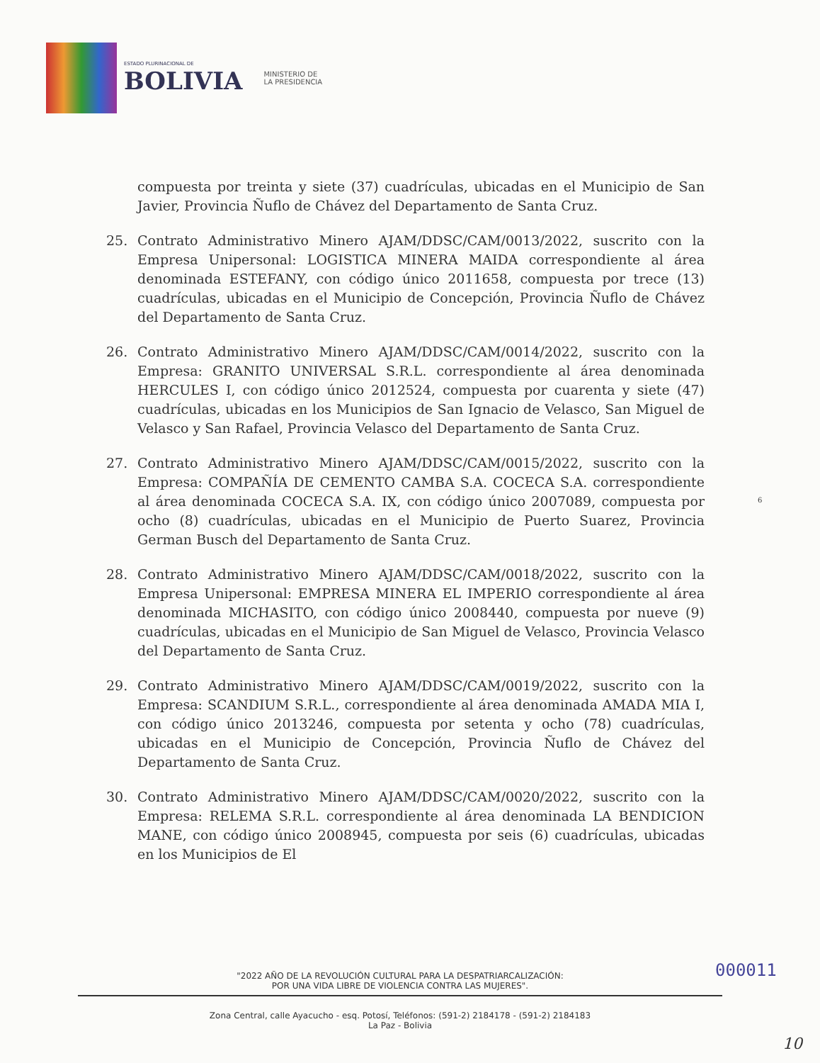ESTADO PLURINACIONAL DE
BOLIVIA
MINISTERIO DE
LA PRESIDENCIA
compuesta por treinta y siete (37) cuadrículas, ubicadas en el Municipio de San Javier, Provincia Ñuflo de Chávez del Departamento de Santa Cruz.
25. Contrato Administrativo Minero AJAM/DDSC/CAM/0013/2022, suscrito con la Empresa Unipersonal: LOGISTICA MINERA MAIDA correspondiente al área denominada ESTEFANY, con código único 2011658, compuesta por trece (13) cuadrículas, ubicadas en el Municipio de Concepción, Provincia Ñuflo de Chávez del Departamento de Santa Cruz.
26. Contrato Administrativo Minero AJAM/DDSC/CAM/0014/2022, suscrito con la Empresa: GRANITO UNIVERSAL S.R.L. correspondiente al área denominada HERCULES I, con código único 2012524, compuesta por cuarenta y siete (47) cuadrículas, ubicadas en los Municipios de San Ignacio de Velasco, San Miguel de Velasco y San Rafael, Provincia Velasco del Departamento de Santa Cruz.
27. Contrato Administrativo Minero AJAM/DDSC/CAM/0015/2022, suscrito con la Empresa: COMPAÑÍA DE CEMENTO CAMBA S.A. COCECA S.A. correspondiente al área denominada COCECA S.A. IX, con código único 2007089, compuesta por ocho (8) cuadrículas, ubicadas en el Municipio de Puerto Suarez, Provincia German Busch del Departamento de Santa Cruz.
28. Contrato Administrativo Minero AJAM/DDSC/CAM/0018/2022, suscrito con la Empresa Unipersonal: EMPRESA MINERA EL IMPERIO correspondiente al área denominada MICHASITO, con código único 2008440, compuesta por nueve (9) cuadrículas, ubicadas en el Municipio de San Miguel de Velasco, Provincia Velasco del Departamento de Santa Cruz.
29. Contrato Administrativo Minero AJAM/DDSC/CAM/0019/2022, suscrito con la Empresa: SCANDIUM S.R.L., correspondiente al área denominada AMADA MIA I, con código único 2013246, compuesta por setenta y ocho (78) cuadrículas, ubicadas en el Municipio de Concepción, Provincia Ñuflo de Chávez del Departamento de Santa Cruz.
30. Contrato Administrativo Minero AJAM/DDSC/CAM/0020/2022, suscrito con la Empresa: RELEMA S.R.L. correspondiente al área denominada LA BENDICION MANE, con código único 2008945, compuesta por seis (6) cuadrículas, ubicadas en los Municipios de El
6
000011
"2022 AÑO DE LA REVOLUCIÓN CULTURAL PARA LA DESPATRIARCALIZACIÓN:
POR UNA VIDA LIBRE DE VIOLENCIA CONTRA LAS MUJERES".
Zona Central, calle Ayacucho - esq. Potosí, Teléfonos: (591-2) 2184178 - (591-2) 2184183
La Paz - Bolivia
10